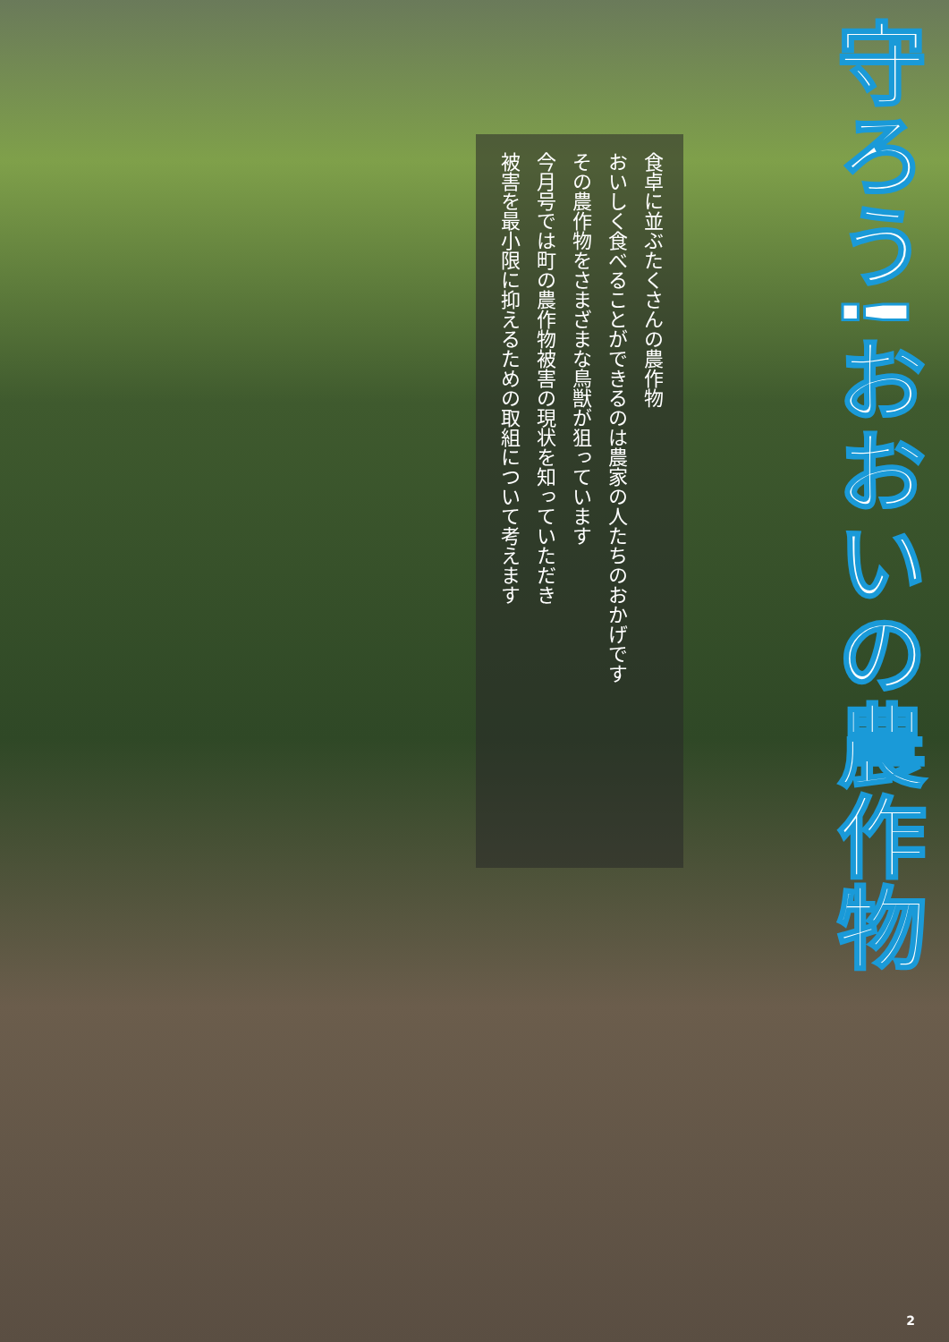守ろう!おおいの農作物
食卓に並ぶたくさんの農作物
おいしく食べることができるのは農家の人たちのおかげです
その農作物をさまざまな鳥獣が狙っています
今月号では町の農作物被害の現状を知っていただき
被害を最小限に抑えるための取組について考えます
2